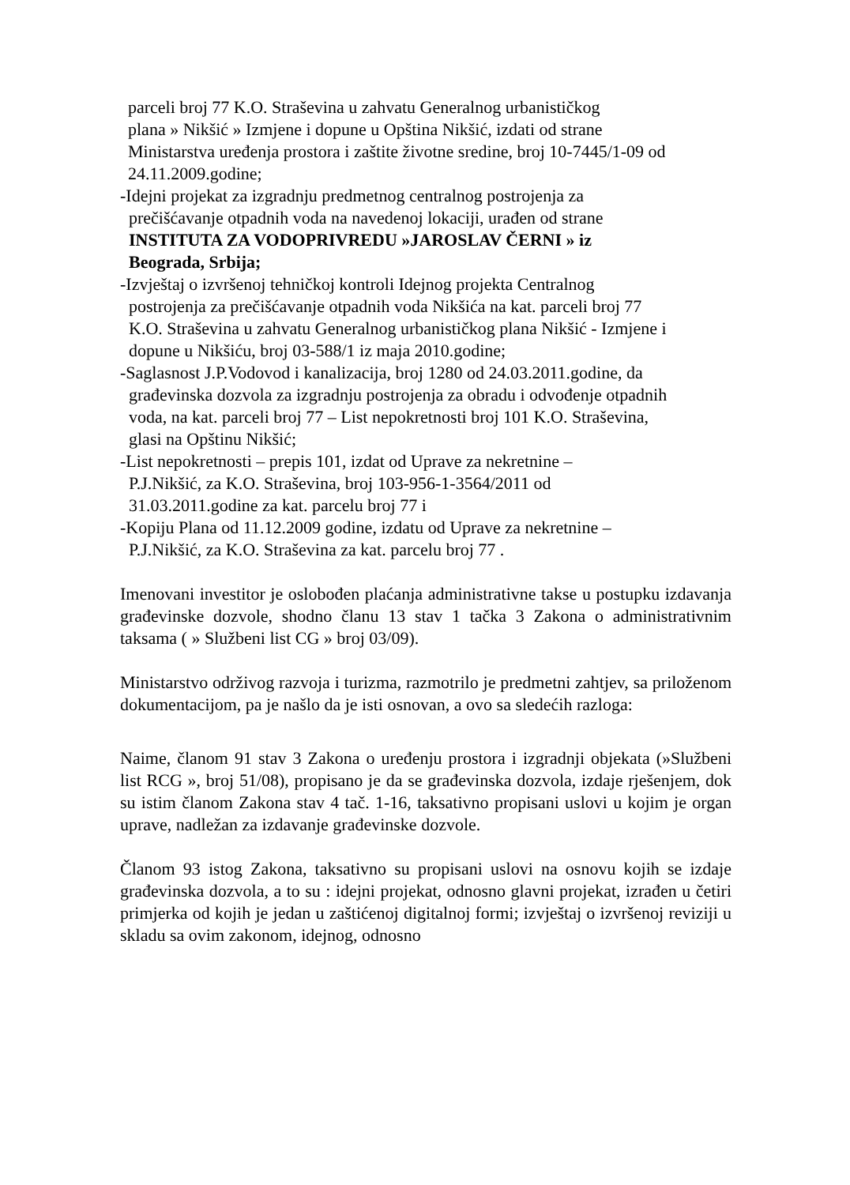parceli broj 77 K.O. Straševina u zahvatu Generalnog urbanističkog
plana » Nikšić » Izmjene i dopune u Opština Nikšić, izdati od strane
Ministarstva uređenja prostora i zaštite životne sredine, broj 10-7445/1-09 od
24.11.2009.godine;
-Idejni projekat za izgradnju predmetnog centralnog postrojenja za
prečišćavanje otpadnih voda na navedenoj lokaciji, urađen od strane
INSTITUTA ZA VODOPRIVREDU »JAROSLAV ČERNI » iz
Beograda, Srbija;
-Izvještaj o izvršenoj tehničkoj kontroli Idejnog projekta Centralnog
postrojenja za prečišćavanje otpadnih voda Nikšića na kat. parceli broj 77
K.O. Straševina u zahvatu Generalnog urbanističkog plana Nikšić - Izmjene i
dopune u Nikšiću, broj 03-588/1 iz maja 2010.godine;
-Saglasnost J.P.Vodovod i kanalizacija, broj 1280 od 24.03.2011.godine, da
građevinska dozvola za izgradnju postrojenja za obradu i odvođenje otpadnih
voda, na kat. parceli broj 77 – List nepokretnosti broj 101 K.O. Straševina,
glasi na Opštinu Nikšić;
-List nepokretnosti – prepis 101, izdat od Uprave za nekretnine –
P.J.Nikšić, za K.O. Straševina, broj 103-956-1-3564/2011 od
31.03.2011.godine za kat. parcelu broj 77 i
-Kopiju Plana od 11.12.2009 godine, izdatu od Uprave za nekretnine –
P.J.Nikšić, za K.O. Straševina za kat. parcelu broj 77 .
Imenovani investitor je oslobođen plaćanja administrativne takse u postupku izdavanja građevinske dozvole, shodno članu 13 stav 1 tačka 3 Zakona o administrativnim taksama ( » Službeni list CG » broj 03/09).
Ministarstvo održivog razvoja i turizma, razmotrilo je predmetni zahtjev, sa priloženom dokumentacijom, pa je našlo da je isti osnovan, a ovo sa sledećih razloga:
Naime, članom 91 stav 3 Zakona o uređenju prostora i izgradnji objekata (»Službeni list RCG », broj 51/08), propisano je da se građevinska dozvola, izdaje rješenjem, dok su istim članom Zakona stav 4 tač. 1-16, taksativno propisani uslovi u kojim je organ uprave, nadležan za izdavanje građevinske dozvole.
Članom 93 istog Zakona, taksativno su propisani uslovi na osnovu kojih se izdaje građevinska dozvola, a to su : idejni projekat, odnosno glavni projekat, izrađen u četiri primjerka od kojih je jedan u zaštićenoj digitalnoj formi; izvještaj o izvršenoj reviziji u skladu sa ovim zakonom, idejnog, odnosno